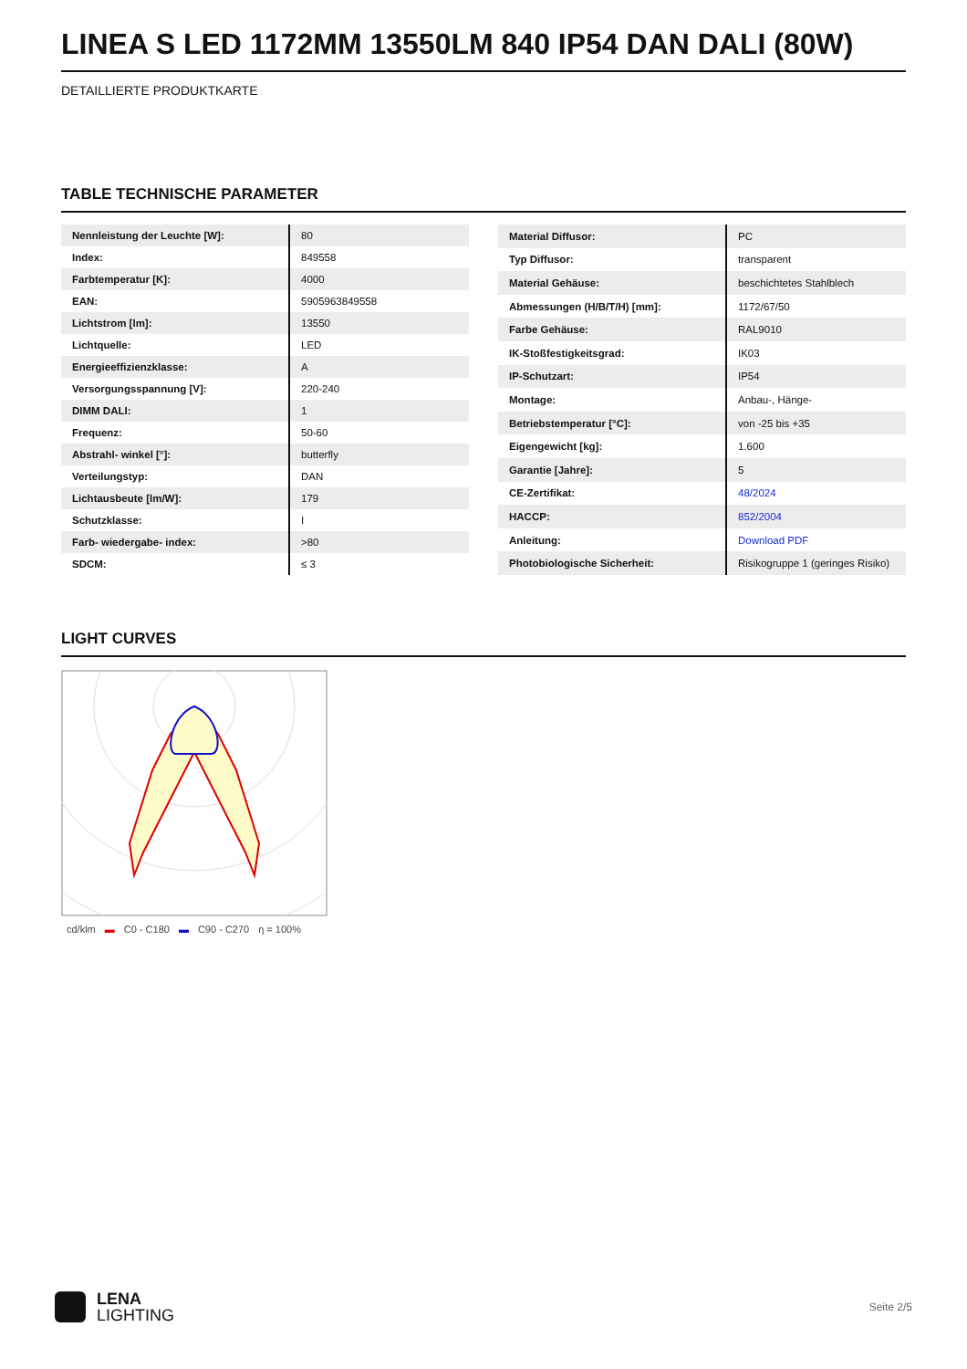LINEA S LED 1172MM 13550LM 840 IP54 DAN DALI (80W)
DETAILLIERTE PRODUKTKARTE
TABLE TECHNISCHE PARAMETER
| Nennleistung der Leuchte [W]: | 80 |
| Index: | 849558 |
| Farbtemperatur [K]: | 4000 |
| EAN: | 5905963849558 |
| Lichtstrom [lm]: | 13550 |
| Lichtquelle: | LED |
| Energieeffizienzklasse: | A |
| Versorgungsspannung [V]: | 220-240 |
| DIMM DALI: | 1 |
| Frequenz: | 50-60 |
| Abstrahl- winkel [°]: | butterfly |
| Verteilungstyp: | DAN |
| Lichtausbeute [lm/W]: | 179 |
| Schutzklasse: | I |
| Farb- wiedergabe- index: | >80 |
| SDCM: | ≤ 3 |
| Material Diffusor: | PC |
| Typ Diffusor: | transparent |
| Material Gehäuse: | beschichtetes Stahlblech |
| Abmessungen (H/B/T/H) [mm]: | 1172/67/50 |
| Farbe Gehäuse: | RAL9010 |
| IK-Stoßfestigkeitsgrad: | IK03 |
| IP-Schutzart: | IP54 |
| Montage: | Anbau-, Hänge- |
| Betriebstemperatur [°C]: | von -25 bis +35 |
| Eigengewicht [kg]: | 1.600 |
| Garantie [Jahre]: | 5 |
| CE-Zertifikat: | 48/2024 |
| HACCP: | 852/2004 |
| Anleitung: | Download PDF |
| Photobiologische Sicherheit: | Risikogruppe 1 (geringes Risiko) |
LIGHT CURVES
cd/klm ▬ C0 - C180 ▬ C90 - C270 η = 100%
LENA
LIGHTING
Seite 2/5